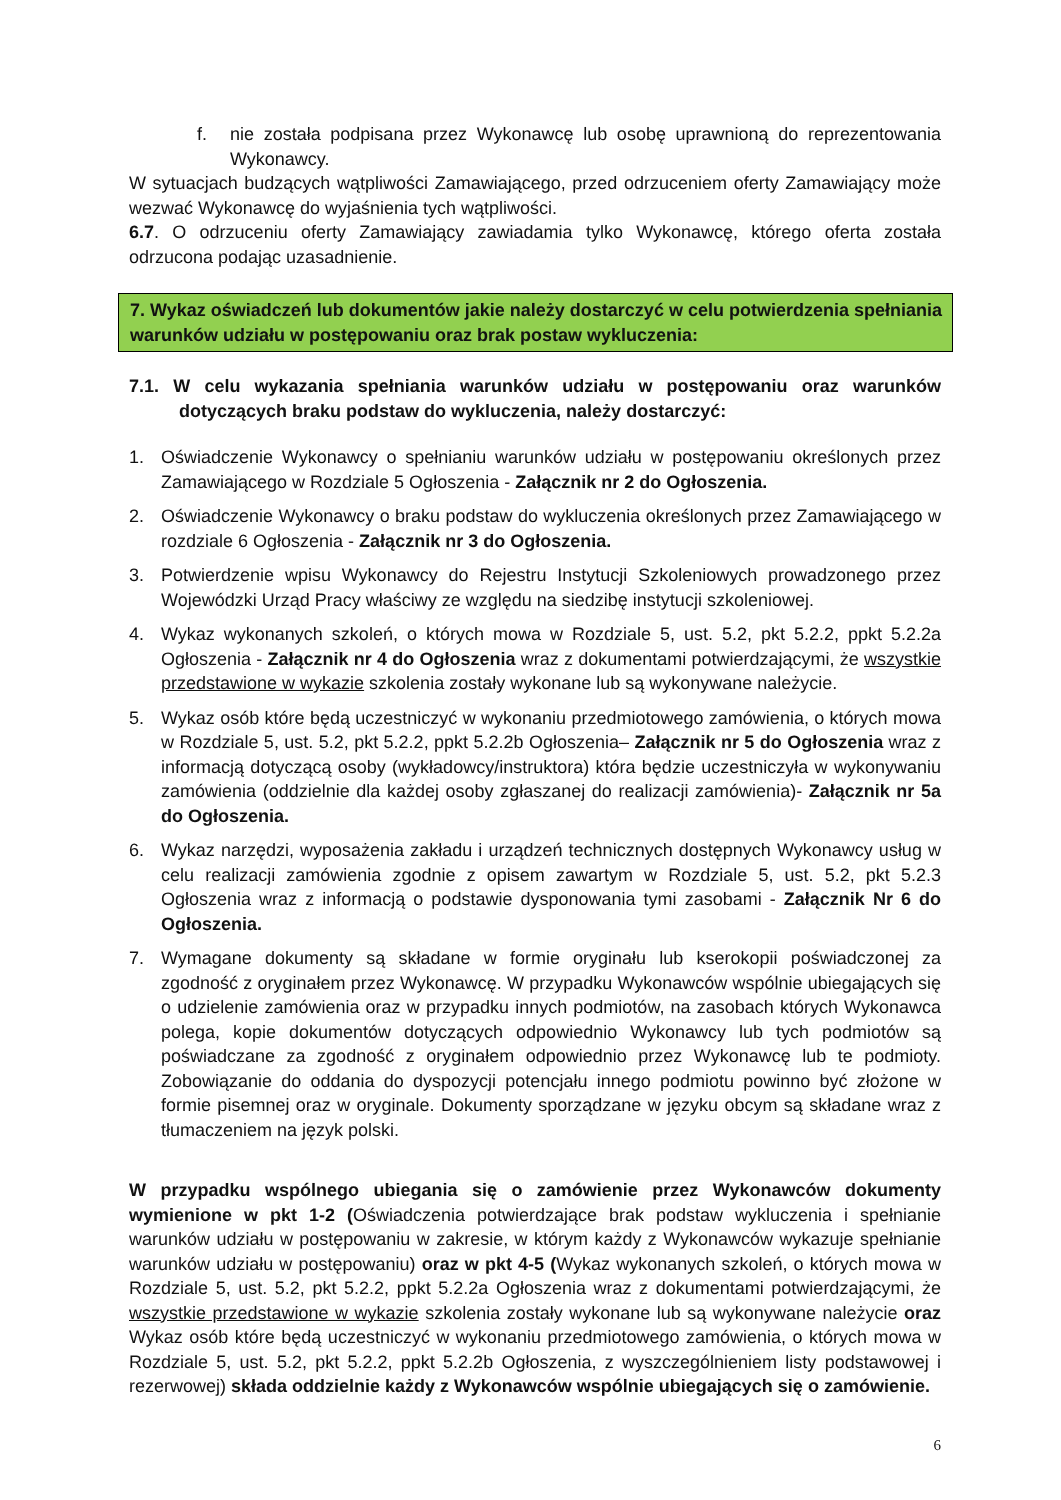f. nie została podpisana przez Wykonawcę lub osobę uprawnioną do reprezentowania Wykonawcy.
W sytuacjach budzących wątpliwości Zamawiającego, przed odrzuceniem oferty Zamawiający może wezwać Wykonawcę do wyjaśnienia tych wątpliwości.
6.7. O odrzuceniu oferty Zamawiający zawiadamia tylko Wykonawcę, którego oferta została odrzucona podając uzasadnienie.
7. Wykaz oświadczeń lub dokumentów jakie należy dostarczyć w celu potwierdzenia spełniania warunków udziału w postępowaniu oraz brak postaw wykluczenia:
7.1. W celu wykazania spełniania warunków udziału w postępowaniu oraz warunków dotyczących braku podstaw do wykluczenia, należy dostarczyć:
1. Oświadczenie Wykonawcy o spełnianiu warunków udziału w postępowaniu określonych przez Zamawiającego w Rozdziale 5 Ogłoszenia - Załącznik nr 2 do Ogłoszenia.
2. Oświadczenie Wykonawcy o braku podstaw do wykluczenia określonych przez Zamawiającego w rozdziale 6 Ogłoszenia - Załącznik nr 3 do Ogłoszenia.
3. Potwierdzenie wpisu Wykonawcy do Rejestru Instytucji Szkoleniowych prowadzonego przez Wojewódzki Urząd Pracy właściwy ze względu na siedzibę instytucji szkoleniowej.
4. Wykaz wykonanych szkoleń, o których mowa w Rozdziale 5, ust. 5.2, pkt 5.2.2, ppkt 5.2.2a Ogłoszenia - Załącznik nr 4 do Ogłoszenia wraz z dokumentami potwierdzającymi, że wszystkie przedstawione w wykazie szkolenia zostały wykonane lub są wykonywane należycie.
5. Wykaz osób które będą uczestniczyć w wykonaniu przedmiotowego zamówienia, o których mowa w Rozdziale 5, ust. 5.2, pkt 5.2.2, ppkt 5.2.2b Ogłoszenia– Załącznik nr 5 do Ogłoszenia wraz z informacją dotyczącą osoby (wykładowcy/instruktora) która będzie uczestniczyła w wykonywaniu zamówienia (oddzielnie dla każdej osoby zgłaszanej do realizacji zamówienia)- Załącznik nr 5a do Ogłoszenia.
6. Wykaz narzędzi, wyposażenia zakładu i urządzeń technicznych dostępnych Wykonawcy usług w celu realizacji zamówienia zgodnie z opisem zawartym w Rozdziale 5, ust. 5.2, pkt 5.2.3 Ogłoszenia wraz z informacją o podstawie dysponowania tymi zasobami - Załącznik Nr 6 do Ogłoszenia.
7. Wymagane dokumenty są składane w formie oryginału lub kserokopii poświadczonej za zgodność z oryginałem przez Wykonawcę. W przypadku Wykonawców wspólnie ubiegających się o udzielenie zamówienia oraz w przypadku innych podmiotów, na zasobach których Wykonawca polega, kopie dokumentów dotyczących odpowiednio Wykonawcy lub tych podmiotów są poświadczane za zgodność z oryginałem odpowiednio przez Wykonawcę lub te podmioty. Zobowiązanie do oddania do dyspozycji potencjału innego podmiotu powinno być złożone w formie pisemnej oraz w oryginale. Dokumenty sporządzane w języku obcym są składane wraz z tłumaczeniem na język polski.
W przypadku wspólnego ubiegania się o zamówienie przez Wykonawców dokumenty wymienione w pkt 1-2 (Oświadczenia potwierdzające brak podstaw wykluczenia i spełnianie warunków udziału w postępowaniu w zakresie, w którym każdy z Wykonawców wykazuje spełnianie warunków udziału w postępowaniu) oraz w pkt 4-5 (Wykaz wykonanych szkoleń, o których mowa w Rozdziale 5, ust. 5.2, pkt 5.2.2, ppkt 5.2.2a Ogłoszenia wraz z dokumentami potwierdzającymi, że wszystkie przedstawione w wykazie szkolenia zostały wykonane lub są wykonywane należycie oraz Wykaz osób które będą uczestniczyć w wykonaniu przedmiotowego zamówienia, o których mowa w Rozdziale 5, ust. 5.2, pkt 5.2.2, ppkt 5.2.2b Ogłoszenia, z wyszczególnieniem listy podstawowej i rezerwowej) składa oddzielnie każdy z Wykonawców wspólnie ubiegających się o zamówienie.
6